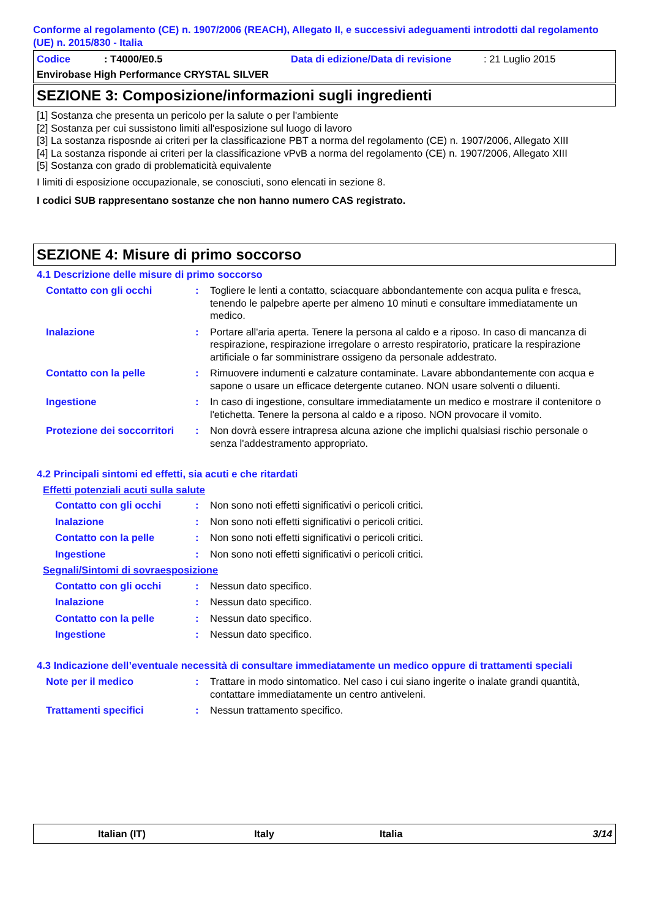Conforme al regolamento (CE) n. 1907/2006 (REACH), Allegato II, e successivi adeguamenti introdotti dal regolamento (UE) n. 2015/830 - Italia
Codice: T4000/E0.5 Data di edizione/Data di revisione: 21 Luglio 2015
Envirobase High Performance CRYSTAL SILVER
SEZIONE 3: Composizione/informazioni sugli ingredienti
[1] Sostanza che presenta un pericolo per la salute o per l'ambiente
[2] Sostanza per cui sussistono limiti all'esposizione sul luogo di lavoro
[3] La sostanza risposnde ai criteri per la classificazione PBT a norma del regolamento (CE) n. 1907/2006, Allegato XIII
[4] La sostanza risponde ai criteri per la classificazione vPvB a norma del regolamento (CE) n. 1907/2006, Allegato XIII
[5] Sostanza con grado di problematicità equivalente
I limiti di esposizione occupazionale, se conosciuti, sono elencati in sezione 8.
I codici SUB rappresentano sostanze che non hanno numero CAS registrato.
SEZIONE 4: Misure di primo soccorso
4.1 Descrizione delle misure di primo soccorso
Contatto con gli occhi: Togliere le lenti a contatto, sciacquare abbondantemente con acqua pulita e fresca, tenendo le palpebre aperte per almeno 10 minuti e consultare immediatamente un medico.
Inalazione: Portare all'aria aperta. Tenere la persona al caldo e a riposo. In caso di mancanza di respirazione, respirazione irregolare o arresto respiratorio, praticare la respirazione artificiale o far somministrare ossigeno da personale addestrato.
Contatto con la pelle: Rimuovere indumenti e calzature contaminate. Lavare abbondantemente con acqua e sapone o usare un efficace detergente cutaneo. NON usare solventi o diluenti.
Ingestione: In caso di ingestione, consultare immediatamente un medico e mostrare il contenitore o l'etichetta. Tenere la persona al caldo e a riposo. NON provocare il vomito.
Protezione dei soccorritori: Non dovrà essere intrapresa alcuna azione che implichi qualsiasi rischio personale o senza l'addestramento appropriato.
4.2 Principali sintomi ed effetti, sia acuti e che ritardati
Effetti potenziali acuti sulla salute
Contatto con gli occhi: Non sono noti effetti significativi o pericoli critici.
Inalazione: Non sono noti effetti significativi o pericoli critici.
Contatto con la pelle: Non sono noti effetti significativi o pericoli critici.
Ingestione: Non sono noti effetti significativi o pericoli critici.
Segnali/Sintomi di sovraesposizione
Contatto con gli occhi: Nessun dato specifico.
Inalazione: Nessun dato specifico.
Contatto con la pelle: Nessun dato specifico.
Ingestione: Nessun dato specifico.
4.3 Indicazione dell’eventuale necessità di consultare immediatamente un medico oppure di trattamenti speciali
Note per il medico: Trattare in modo sintomatico. Nel caso i cui siano ingerite o inalate grandi quantità, contattare immediatamente un centro antiveleni.
Trattamenti specifici: Nessun trattamento specifico.
Italian (IT) Italy Italia 3/14